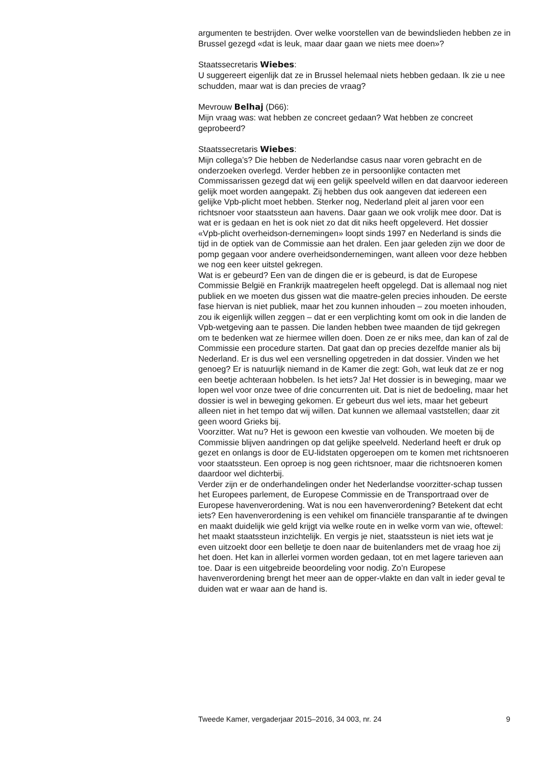argumenten te bestrijden. Over welke voorstellen van de bewindslieden hebben ze in Brussel gezegd «dat is leuk, maar daar gaan we niets mee doen»?
Staatssecretaris Wiebes:
U suggereert eigenlijk dat ze in Brussel helemaal niets hebben gedaan. Ik zie u nee schudden, maar wat is dan precies de vraag?
Mevrouw Belhaj (D66):
Mijn vraag was: wat hebben ze concreet gedaan? Wat hebben ze concreet geprobeerd?
Staatssecretaris Wiebes:
Mijn collega’s? Die hebben de Nederlandse casus naar voren gebracht en de onderzoeken overlegd. Verder hebben ze in persoonlijke contacten met Commissarissen gezegd dat wij een gelijk speelveld willen en dat daarvoor iedereen gelijk moet worden aangepakt. Zij hebben dus ook aangeven dat iedereen een gelijke Vpb-plicht moet hebben. Sterker nog, Nederland pleit al jaren voor een richtsnoer voor staatssteun aan havens. Daar gaan we ook vrolijk mee door. Dat is wat er is gedaan en het is ook niet zo dat dit niks heeft opgeleverd. Het dossier «Vpb-plicht overheidson-dernemingen» loopt sinds 1997 en Nederland is sinds die tijd in de optiek van de Commissie aan het dralen. Een jaar geleden zijn we door de pomp gegaan voor andere overheidsondernemingen, want alleen voor deze hebben we nog een keer uitstel gekregen.
Wat is er gebeurd? Een van de dingen die er is gebeurd, is dat de Europese Commissie België en Frankrijk maatregelen heeft opgelegd. Dat is allemaal nog niet publiek en we moeten dus gissen wat die maatre-gelen precies inhouden. De eerste fase hiervan is niet publiek, maar het zou kunnen inhouden – zou moeten inhouden, zou ik eigenlijk willen zeggen – dat er een verplichting komt om ook in die landen de Vpb-wetgeving aan te passen. Die landen hebben twee maanden de tijd gekregen om te bedenken wat ze hiermee willen doen. Doen ze er niks mee, dan kan of zal de Commissie een procedure starten. Dat gaat dan op precies dezelfde manier als bij Nederland. Er is dus wel een versnelling opgetreden in dat dossier. Vinden we het genoeg? Er is natuurlijk niemand in de Kamer die zegt: Goh, wat leuk dat ze er nog een beetje achteraan hobbelen. Is het iets? Ja! Het dossier is in beweging, maar we lopen wel voor onze twee of drie concurrenten uit. Dat is niet de bedoeling, maar het dossier is wel in beweging gekomen. Er gebeurt dus wel iets, maar het gebeurt alleen niet in het tempo dat wij willen. Dat kunnen we allemaal vaststellen; daar zit geen woord Grieks bij.
Voorzitter. Wat nu? Het is gewoon een kwestie van volhouden. We moeten bij de Commissie blijven aandringen op dat gelijke speelveld. Nederland heeft er druk op gezet en onlangs is door de EU-lidstaten opgeroepen om te komen met richtsnoeren voor staatssteun. Een oproep is nog geen richtsnoer, maar die richtsnoeren komen daardoor wel dichterbij.
Verder zijn er de onderhandelingen onder het Nederlandse voorzitter-schap tussen het Europees parlement, de Europese Commissie en de Transportraad over de Europese havenverordening. Wat is nou een havenverordening? Betekent dat echt iets? Een havenverordening is een vehikel om financiële transparantie af te dwingen en maakt duidelijk wie geld krijgt via welke route en in welke vorm van wie, oftewel: het maakt staatssteun inzichtelijk. En vergis je niet, staatssteun is niet iets wat je even uitzoekt door een belletje te doen naar de buitenlanders met de vraag hoe zij het doen. Het kan in allerlei vormen worden gedaan, tot en met lagere tarieven aan toe. Daar is een uitgebreide beoordeling voor nodig. Zo’n Europese havenverordening brengt het meer aan de opper-vlakte en dan valt in ieder geval te duiden wat er waar aan de hand is.
Tweede Kamer, vergaderjaar 2015–2016, 34 003, nr. 24 9